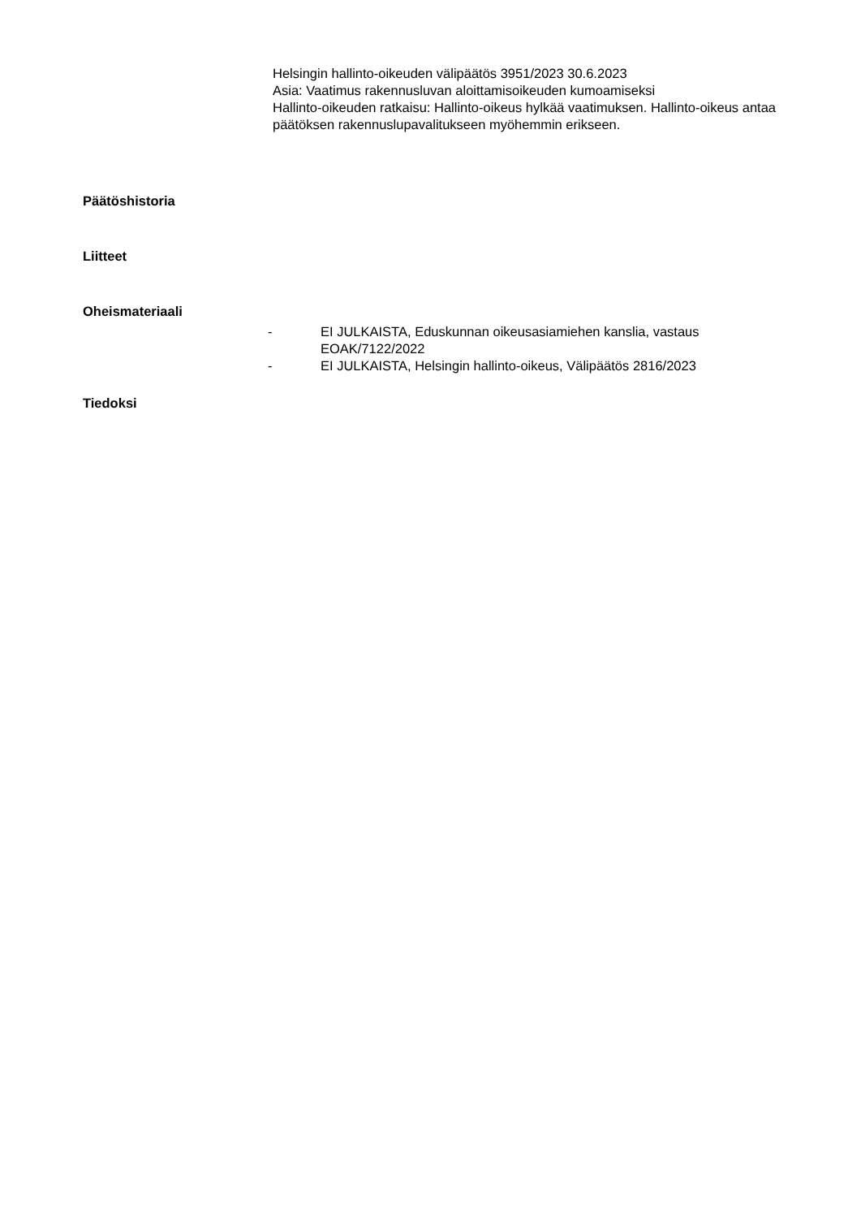Helsingin hallinto-oikeuden välipäätös 3951/2023 30.6.2023
Asia: Vaatimus rakennusluvan aloittamisoikeuden kumoamiseksi
Hallinto-oikeuden ratkaisu: Hallinto-oikeus hylkää vaatimuksen. Hallinto-oikeus antaa päätöksen rakennuslupavalitukseen myöhemmin erikseen.
Päätöshistoria
Liitteet
Oheismateriaali
- EI JULKAISTA, Eduskunnan oikeusasiamiehen kanslia, vastaus EOAK/7122/2022
- EI JULKAISTA, Helsingin hallinto-oikeus, Välipäätös 2816/2023
Tiedoksi